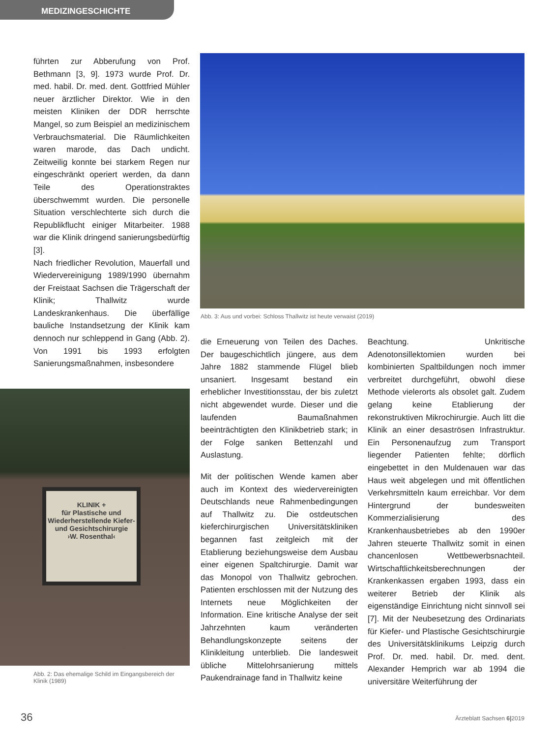MEDIZINGESCHICHTE
führten zur Abberufung von Prof. Bethmann [3, 9]. 1973 wurde Prof. Dr. med. habil. Dr. med. dent. Gottfried Mühler neuer ärztlicher Direktor. Wie in den meisten Kliniken der DDR herrschte Mangel, so zum Beispiel an medizinischem Verbrauchsmaterial. Die Räumlichkeiten waren marode, das Dach undicht. Zeitweilig konnte bei starkem Regen nur eingeschränkt operiert werden, da dann Teile des Operationstraktes überschwemmt wurden. Die personelle Situation verschlechterte sich durch die Republikflucht einiger Mitarbeiter. 1988 war die Klinik dringend sanierungsbedürftig [3].
Nach friedlicher Revolution, Mauerfall und Wiedervereinigung 1989/1990 übernahm der Freistaat Sachsen die Trägerschaft der Klinik; Thallwitz wurde Landeskrankenhaus. Die überfällige bauliche Instandsetzung der Klinik kam dennoch nur schleppend in Gang (Abb. 2). Von 1991 bis 1993 erfolgten Sanierungsmaßnahmen, insbesondere
Abb. 3: Aus und vorbei: Schloss Thallwitz ist heute verwaist (2019)
die Erneuerung von Teilen des Daches. Der baugeschichtlich jüngere, aus dem Jahre 1882 stammende Flügel blieb unsaniert. Insgesamt bestand ein erheblicher Investitionsstau, der bis zuletzt nicht abgewendet wurde. Dieser und die laufenden Baumaßnahmen beeinträchtigten den Klinikbetrieb stark; in der Folge sanken Bettenzahl und Auslastung.
Mit der politischen Wende kamen aber auch im Kontext des wiedervereinigten Deutschlands neue Rahmenbedingungen auf Thallwitz zu. Die ostdeutschen kieferchirurgischen Universitätskliniken begannen fast zeitgleich mit der Etablierung beziehungsweise dem Ausbau einer eigenen Spaltchirurgie. Damit war das Monopol von Thallwitz gebrochen. Patienten erschlossen mit der Nutzung des Internets neue Möglichkeiten der Information. Eine kritische Analyse der seit Jahrzehnten kaum veränderten Behandlungskonzepte seitens der Klinikleitung unterblieb. Die landesweit übliche Mittelohrsanierung mittels Paukendrainage fand in Thallwitz keine
Beachtung. Unkritische Adenotonsillektomien wurden bei kombinierten Spaltbildungen noch immer verbreitet durchgeführt, obwohl diese Methode vielerorts als obsolet galt. Zudem gelang keine Etablierung der rekonstruktiven Mikrochirurgie. Auch litt die Klinik an einer desaströsen Infrastruktur. Ein Personenaufzug zum Transport liegender Patienten fehlte; dörflich eingebettet in den Muldenauen war das Haus weit abgelegen und mit öffentlichen Verkehrsmitteln kaum erreichbar. Vor dem Hintergrund der bundesweiten Kommerzialisierung des Krankenhausbetriebes ab den 1990er Jahren steuerte Thallwitz somit in einen chancenlosen Wettbewerbsnachteil. Wirtschaftlichkeitsberechnungen der Krankenkassen ergaben 1993, dass ein weiterer Betrieb der Klinik als eigenständige Einrichtung nicht sinnvoll sei [7]. Mit der Neubesetzung des Ordinariats für Kiefer- und Plastische Gesichtschirurgie des Universitätsklinikums Leipzig durch Prof. Dr. med. habil. Dr. med. dent. Alexander Hemprich war ab 1994 die universitäre Weiterführung der
KLINIK +
für Plastische und Wiederherstellende Kiefer- und Gesichtschirurgie
›W. Rosenthal‹
Abb. 2: Das ehemalige Schild im Eingangsbereich der Klinik (1989)
36 Ärzteblatt Sachsen 6|2019